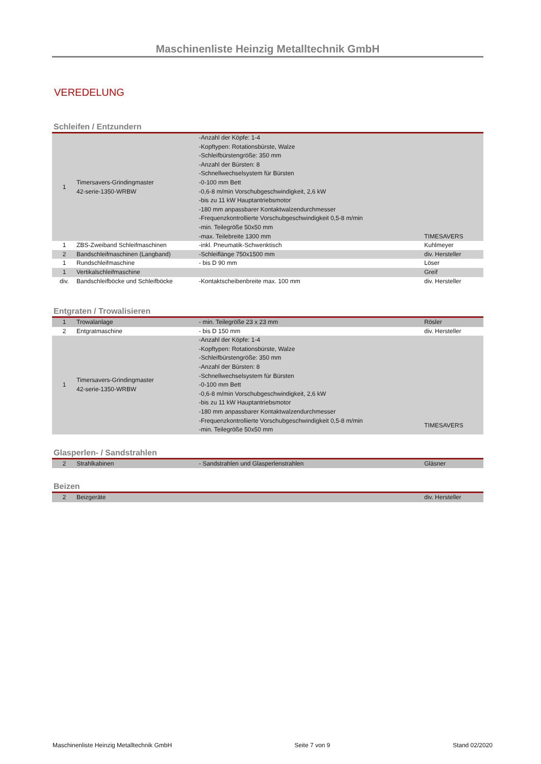Maschinenliste Heinzig Metalltechnik GmbH
VEREDELUNG
Schleifen / Entzundern
| 1 | Timersavers-Grindingmaster 42-serie-1350-WRBW | -Anzahl der Köpfe: 1-4 -Kopftypen: Rotationsbürste, Walze -Schleifbürstengröße: 350 mm -Anzahl der Bürsten: 8 -Schnellwechselsystem für Bürsten -0-100 mm Bett -0,6-8 m/min Vorschubgeschwindigkeit, 2,6 kW -bis zu 11 kW Hauptantriebsmotor -180 mm anpassbarer Kontaktwalzendurchmesser -Frequenzkontrollierte Vorschubgeschwindigkeit 0,5-8 m/min -min. Teilegröße 50x50 mm -max. Teilebreite 1300 mm | TIMESAVERS |
| 1 | ZBS-Zweiband Schleifmaschinen | -inkl. Pneumatik-Schwenktisch | Kuhlmeyer |
| 2 | Bandschleifmaschinen (Langband) | -Schleiflänge 750x1500 mm | div. Hersteller |
| 1 | Rundschleifmaschine | - bis D 90 mm | Löser |
| 1 | Vertikalschleifmaschine | | Greif |
| div. | Bandschleifböcke und Schleifböcke | -Kontaktscheibenbreite max. 100 mm | div. Hersteller |
Entgraten / Trowalisieren
| 1 | Trowalanlage | - min. Teilegröße 23 x 23 mm | Rösler |
| 2 | Entgratmaschine | - bis D 150 mm | div. Hersteller |
| 1 | Timersavers-Grindingmaster 42-serie-1350-WRBW | -Anzahl der Köpfe: 1-4 -Kopftypen: Rotationsbürste, Walze -Schleifbürstengröße: 350 mm -Anzahl der Bürsten: 8 -Schnellwechselsystem für Bürsten -0-100 mm Bett -0,6-8 m/min Vorschubgeschwindigkeit, 2,6 kW -bis zu 11 kW Hauptantriebsmotor -180 mm anpassbarer Kontaktwalzendurchmesser -Frequenzkontrollierte Vorschubgeschwindigkeit 0,5-8 m/min -min. Teilegröße 50x50 mm | TIMESAVERS |
Glasperlen- / Sandstrahlen
| 2 | Strahlkabinen | - Sandstrahlen und Glasperlenstrahlen | Gläsner |
Beizen
| 2 | Beizgeräte | | div. Hersteller |
Maschinenliste Heinzig Metalltechnik GmbH Seite 7 von 9 Stand 02/2020